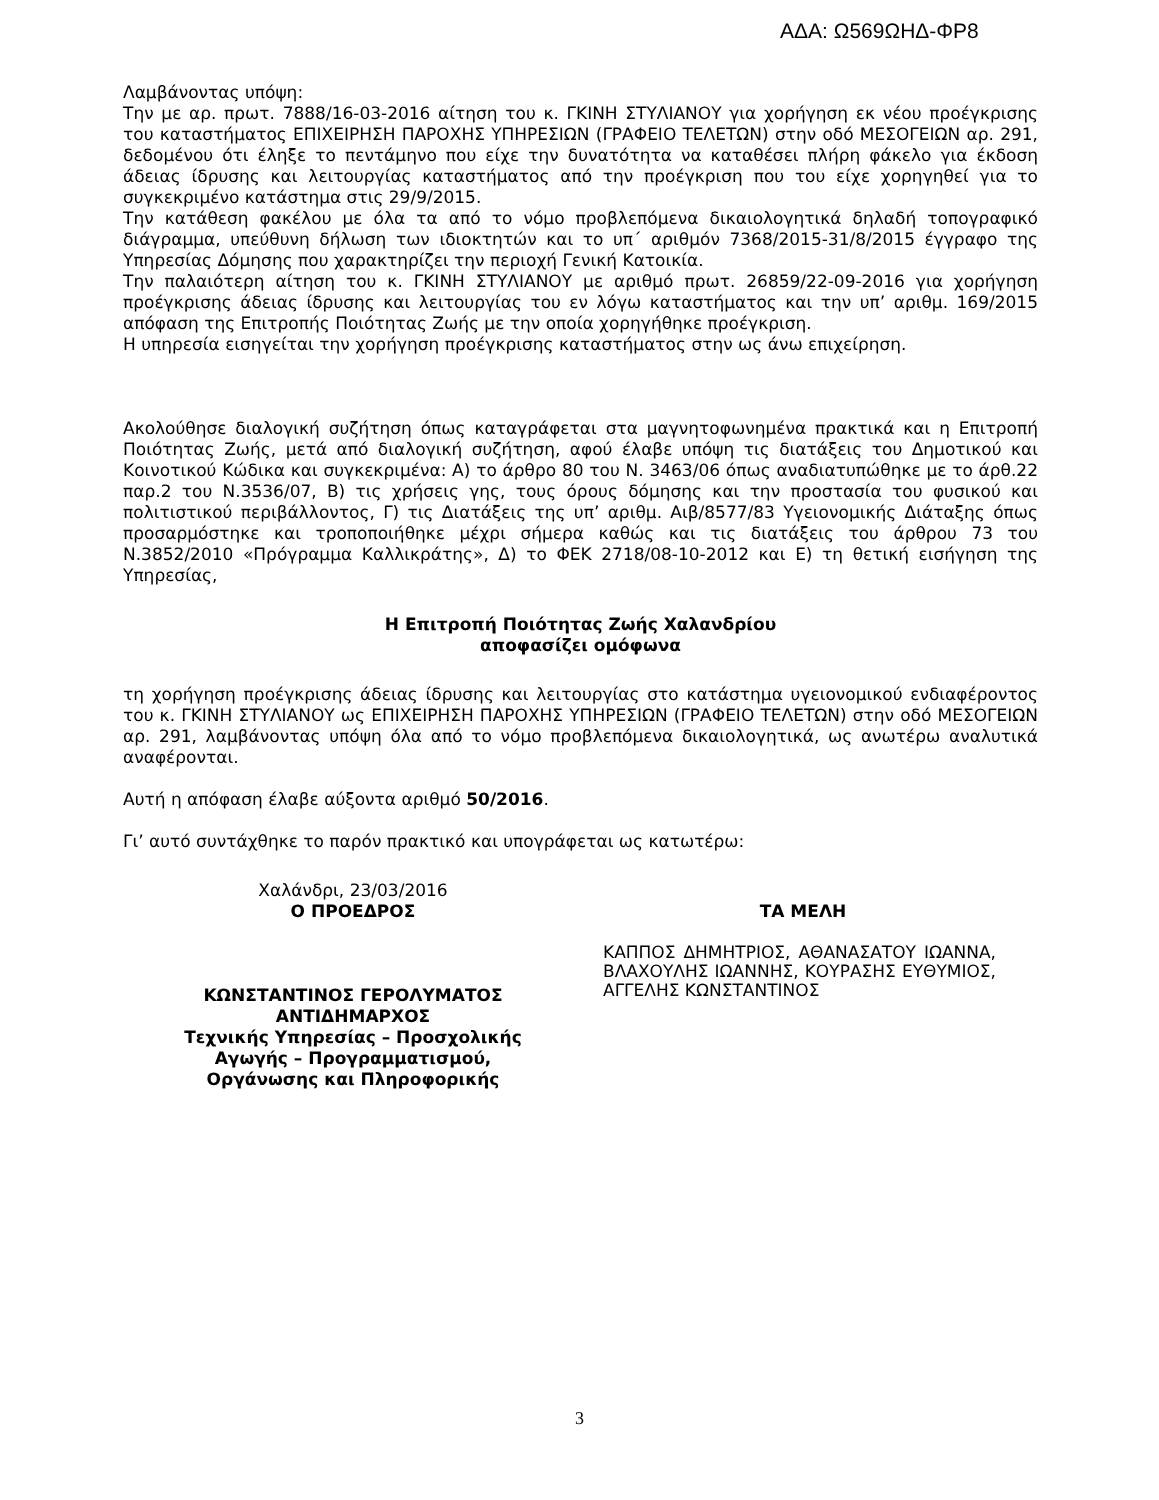ΑΔΑ: Ω569ΩΗΔ-ΦΡ8
Λαμβάνοντας υπόψη:
Την με αρ. πρωτ. 7888/16-03-2016 αίτηση του κ. ΓΚΙΝΗ ΣΤΥΛΙΑΝΟΥ για χορήγηση εκ νέου προέγκρισης του καταστήματος ΕΠΙΧΕΙΡΗΣΗ ΠΑΡΟΧΗΣ ΥΠΗΡΕΣΙΩΝ (ΓΡΑΦΕΙΟ ΤΕΛΕΤΩΝ) στην οδό ΜΕΣΟΓΕΙΩΝ αρ. 291, δεδομένου ότι έληξε το πεντάμηνο που είχε την δυνατότητα να καταθέσει πλήρη φάκελο για έκδοση άδειας ίδρυσης και λειτουργίας καταστήματος από την προέγκριση που του είχε χορηγηθεί για το συγκεκριμένο κατάστημα στις 29/9/2015.
Την κατάθεση φακέλου με όλα τα από το νόμο προβλεπόμενα δικαιολογητικά δηλαδή τοπογραφικό διάγραμμα, υπεύθυνη δήλωση των ιδιοκτητών και το υπ΄ αριθμόν 7368/2015-31/8/2015 έγγραφο της Υπηρεσίας Δόμησης που χαρακτηρίζει την περιοχή Γενική Κατοικία.
Την παλαιότερη αίτηση του κ. ΓΚΙΝΗ ΣΤΥΛΙΑΝΟΥ με αριθμό πρωτ. 26859/22-09-2016 για χορήγηση προέγκρισης άδειας ίδρυσης και λειτουργίας του εν λόγω καταστήματος και την υπ’ αριθμ. 169/2015 απόφαση της Επιτροπής Ποιότητας Ζωής με την οποία χορηγήθηκε προέγκριση.
Η υπηρεσία εισηγείται την χορήγηση προέγκρισης καταστήματος στην ως άνω επιχείρηση.
Ακολούθησε διαλογική συζήτηση όπως καταγράφεται στα μαγνητοφωνημένα πρακτικά και η Επιτροπή Ποιότητας Ζωής, μετά από διαλογική συζήτηση, αφού έλαβε υπόψη τις διατάξεις του Δημοτικού και Κοινοτικού Κώδικα και συγκεκριμένα: Α) το άρθρο 80 του Ν. 3463/06 όπως αναδιατυπώθηκε με το άρθ.22 παρ.2 του Ν.3536/07, Β) τις χρήσεις γης, τους όρους δόμησης και την προστασία του φυσικού και πολιτιστικού περιβάλλοντος, Γ) τις Διατάξεις της υπ’ αριθμ. Αιβ/8577/83 Υγειονομικής Διάταξης όπως προσαρμόστηκε και τροποποιήθηκε μέχρι σήμερα καθώς και τις διατάξεις του άρθρου 73 του Ν.3852/2010 «Πρόγραμμα Καλλικράτης», Δ) το ΦΕΚ 2718/08-10-2012 και Ε) τη θετική εισήγηση της Υπηρεσίας,
Η Επιτροπή Ποιότητας Ζωής Χαλανδρίου
αποφασίζει ομόφωνα
τη χορήγηση προέγκρισης άδειας ίδρυσης και λειτουργίας στο κατάστημα υγειονομικού ενδιαφέροντος του κ. ΓΚΙΝΗ ΣΤΥΛΙΑΝΟΥ ως ΕΠΙΧΕΙΡΗΣΗ ΠΑΡΟΧΗΣ ΥΠΗΡΕΣΙΩΝ (ΓΡΑΦΕΙΟ ΤΕΛΕΤΩΝ) στην οδό ΜΕΣΟΓΕΙΩΝ αρ. 291, λαμβάνοντας υπόψη όλα από το νόμο προβλεπόμενα δικαιολογητικά, ως ανωτέρω αναλυτικά αναφέρονται.
Αυτή η απόφαση έλαβε αύξοντα αριθμό 50/2016.
Γι’ αυτό συντάχθηκε το παρόν πρακτικό και υπογράφεται ως κατωτέρω:
Χαλάνδρι, 23/03/2016
Ο ΠΡΟΕΔΡΟΣ
ΚΩΝΣΤΑΝΤΙΝΟΣ ΓΕΡΟΛΥΜΑΤΟΣ
ΑΝΤΙΔΗΜΑΡΧΟΣ
Τεχνικής Υπηρεσίας – Προσχολικής
Αγωγής – Προγραμματισμού,
Οργάνωσης και Πληροφορικής
ΤΑ ΜΕΛΗ
ΚΑΠΠΟΣ ΔΗΜΗΤΡΙΟΣ, ΑΘΑΝΑΣΑΤΟΥ ΙΩΑΝΝΑ, ΒΛΑΧΟΥΛΗΣ ΙΩΑΝΝΗΣ, ΚΟΥΡΑΣΗΣ ΕΥΘΥΜΙΟΣ, ΑΓΓΕΛΗΣ ΚΩΝΣΤΑΝΤΙΝΟΣ
3